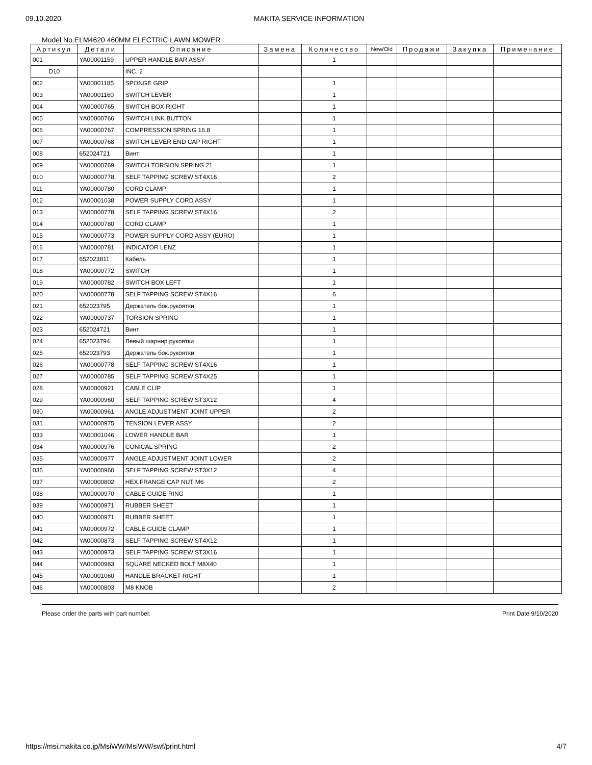09.10.2020 MAKITA SERVICE INFORMATION
Model No.ELM4620 460MM ELECTRIC LAWN MOWER
| Артикул | Детали | Описание | Замена | Количество | New/Old | Продажи | Закупка | Примечание |
| --- | --- | --- | --- | --- | --- | --- | --- | --- |
| 001 | YA00001159 | UPPER HANDLE BAR ASSY | | 1 | | | | |
| D10 | | INC. 2 | | | | | | |
| 002 | YA00001185 | SPONGE GRIP | | 1 | | | | |
| 003 | YA00001160 | SWITCH LEVER | | 1 | | | | |
| 004 | YA00000765 | SWITCH BOX RIGHT | | 1 | | | | |
| 005 | YA00000766 | SWITCH LINK BUTTON | | 1 | | | | |
| 006 | YA00000767 | COMPRESSION SPRING 16.8 | | 1 | | | | |
| 007 | YA00000768 | SWITCH LEVER END CAP RIGHT | | 1 | | | | |
| 008 | 652024721 | Винт | | 1 | | | | |
| 009 | YA00000769 | SWITCH TORSION SPRING 21 | | 1 | | | | |
| 010 | YA00000778 | SELF TAPPING SCREW ST4X16 | | 2 | | | | |
| 011 | YA00000780 | CORD CLAMP | | 1 | | | | |
| 012 | YA00001038 | POWER SUPPLY CORD ASSY | | 1 | | | | |
| 013 | YA00000778 | SELF TAPPING SCREW ST4X16 | | 2 | | | | |
| 014 | YA00000780 | CORD CLAMP | | 1 | | | | |
| 015 | YA00000773 | POWER SUPPLY CORD ASSY (EURO) | | 1 | | | | |
| 016 | YA00000781 | INDICATOR LENZ | | 1 | | | | |
| 017 | 652023811 | Кабель | | 1 | | | | |
| 018 | YA00000772 | SWITCH | | 1 | | | | |
| 019 | YA00000782 | SWITCH BOX LEFT | | 1 | | | | |
| 020 | YA00000778 | SELF TAPPING SCREW ST4X16 | | 6 | | | | |
| 021 | 652023795 | Держатель бок.рукоятки | | 1 | | | | |
| 022 | YA00000737 | TORSION SPRING | | 1 | | | | |
| 023 | 652024721 | Винт | | 1 | | | | |
| 024 | 652023794 | Левый шарнир рукоятки | | 1 | | | | |
| 025 | 652023793 | Держатель бок.рукоятки | | 1 | | | | |
| 026 | YA00000778 | SELF TAPPING SCREW ST4X16 | | 1 | | | | |
| 027 | YA00000785 | SELF TAPPING SCREW ST4X25 | | 1 | | | | |
| 028 | YA00000921 | CABLE CLIP | | 1 | | | | |
| 029 | YA00000960 | SELF TAPPING SCREW ST3X12 | | 4 | | | | |
| 030 | YA00000961 | ANGLE ADJUSTMENT JOINT UPPER | | 2 | | | | |
| 031 | YA00000975 | TENSION LEVER ASSY | | 2 | | | | |
| 033 | YA00001046 | LOWER HANDLE BAR | | 1 | | | | |
| 034 | YA00000976 | CONICAL SPRING | | 2 | | | | |
| 035 | YA00000977 | ANGLE ADJUSTMENT JOINT LOWER | | 2 | | | | |
| 036 | YA00000960 | SELF TAPPING SCREW ST3X12 | | 4 | | | | |
| 037 | YA00000802 | HEX.FRANGE CAP NUT M6 | | 2 | | | | |
| 038 | YA00000970 | CABLE GUIDE RING | | 1 | | | | |
| 039 | YA00000971 | RUBBER SHEET | | 1 | | | | |
| 040 | YA00000971 | RUBBER SHEET | | 1 | | | | |
| 041 | YA00000972 | CABLE GUIDE CLAMP | | 1 | | | | |
| 042 | YA00000873 | SELF TAPPING SCREW ST4X12 | | 1 | | | | |
| 043 | YA00000973 | SELF TAPPING SCREW ST3X16 | | 1 | | | | |
| 044 | YA00000983 | SQUARE NECKED BOLT M8X40 | | 1 | | | | |
| 045 | YA00001060 | HANDLE BRACKET RIGHT | | 1 | | | | |
| 046 | YA00000803 | M8 KNOB | | 2 | | | | |
Please order the parts with part number. Print Date 9/10/2020
https://msi.makita.co.jp/MsiWW/MsiWW/swf/print.html 4/7